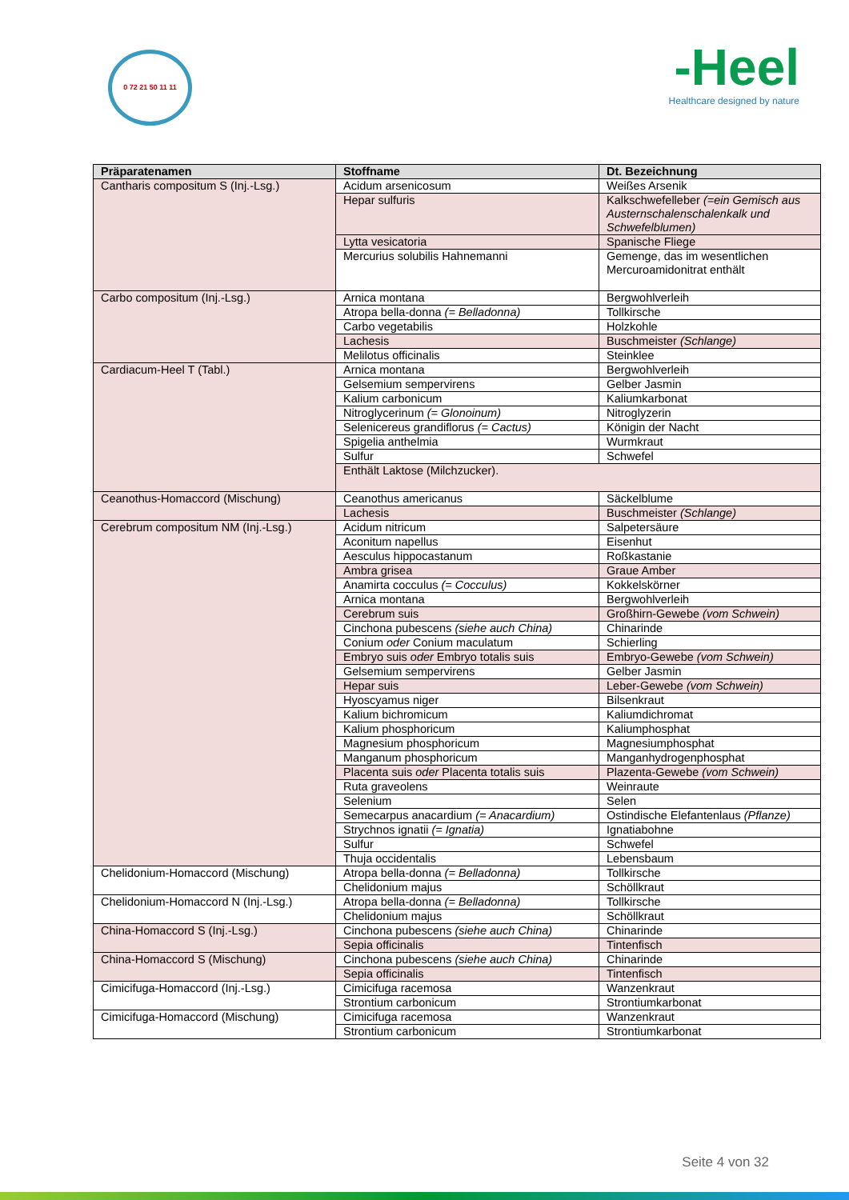0 72 21 50 11 11
-Heel
Healthcare designed by nature
| Präparatenamen | Stoffname | Dt. Bezeichnung |
| --- | --- | --- |
| Cantharis compositum S (Inj.-Lsg.) | Acidum arsenicosum | Weißes Arsenik |
| | Hepar sulfuris | Kalkschwefelleber (=ein Gemisch aus Austernschalenschalenkalk und Schwefelblumen) |
| | Lytta vesicatoria | Spanische Fliege |
| | Mercurius solubilis Hahnemanni | Gemenge, das im wesentlichen Mercuroamidonitrat enthält |
| Carbo compositum (Inj.-Lsg.) | Arnica montana | Bergwohlverleih |
| | Atropa bella-donna (= Belladonna) | Tollkirsche |
| | Carbo vegetabilis | Holzkohle |
| | Lachesis | Buschmeister (Schlange) |
| | Melilotus officinalis | Steinklee |
| Cardiacum-Heel T (Tabl.) | Arnica montana | Bergwohlverleih |
| | Gelsemium sempervirens | Gelber Jasmin |
| | Kalium carbonicum | Kaliumkarbonat |
| | Nitroglycerinum (= Glonoinum) | Nitroglyzerin |
| | Selenicereus grandiflorus (= Cactus) | Königin der Nacht |
| | Spigelia anthelmia | Wurmkraut |
| | Sulfur | Schwefel |
| | Enthält Laktose (Milchzucker). | |
| Ceanothus-Homaccord (Mischung) | Ceanothus americanus | Säckelblume |
| | Lachesis | Buschmeister (Schlange) |
| Cerebrum compositum NM (Inj.-Lsg.) | Acidum nitricum | Salpetersäure |
| | Aconitum napellus | Eisenhut |
| | Aesculus hippocastanum | Roßkastanie |
| | Ambra grisea | Graue Amber |
| | Anamirta cocculus (= Cocculus) | Kokkelskörner |
| | Arnica montana | Bergwohlverleih |
| | Cerebrum suis | Großhirn-Gewebe (vom Schwein) |
| | Cinchona pubescens (siehe auch China) | Chinarinde |
| | Conium oder Conium maculatum | Schierling |
| | Embryo suis oder Embryo totalis suis | Embryo-Gewebe (vom Schwein) |
| | Gelsemium sempervirens | Gelber Jasmin |
| | Hepar suis | Leber-Gewebe (vom Schwein) |
| | Hyoscyamus niger | Bilsenkraut |
| | Kalium bichromicum | Kaliumdichromat |
| | Kalium phosphoricum | Kaliumphosphat |
| | Magnesium phosphoricum | Magnesiumphosphat |
| | Manganum phosphoricum | Manganhydrogenphosphat |
| | Placenta suis oder Placenta totalis suis | Plazenta-Gewebe (vom Schwein) |
| | Ruta graveolens | Weinraute |
| | Selenium | Selen |
| | Semecarpus anacardium (= Anacardium) | Ostindische Elefantenlaus (Pflanze) |
| | Strychnos ignatii (= Ignatia) | Ignatiabohne |
| | Sulfur | Schwefel |
| | Thuja occidentalis | Lebensbaum |
| Chelidonium-Homaccord (Mischung) | Atropa bella-donna (= Belladonna) | Tollkirsche |
| | Chelidonium majus | Schöllkraut |
| Chelidonium-Homaccord N (Inj.-Lsg.) | Atropa bella-donna (= Belladonna) | Tollkirsche |
| | Chelidonium majus | Schöllkraut |
| China-Homaccord S (Inj.-Lsg.) | Cinchona pubescens (siehe auch China) | Chinarinde |
| | Sepia officinalis | Tintenfisch |
| China-Homaccord S (Mischung) | Cinchona pubescens (siehe auch China) | Chinarinde |
| | Sepia officinalis | Tintenfisch |
| Cimicifuga-Homaccord (Inj.-Lsg.) | Cimicifuga racemosa | Wanzenkraut |
| | Strontium carbonicum | Strontiumkarbonat |
| Cimicifuga-Homaccord (Mischung) | Cimicifuga racemosa | Wanzenkraut |
| | Strontium carbonicum | Strontiumkarbonat |
Seite 4 von 32